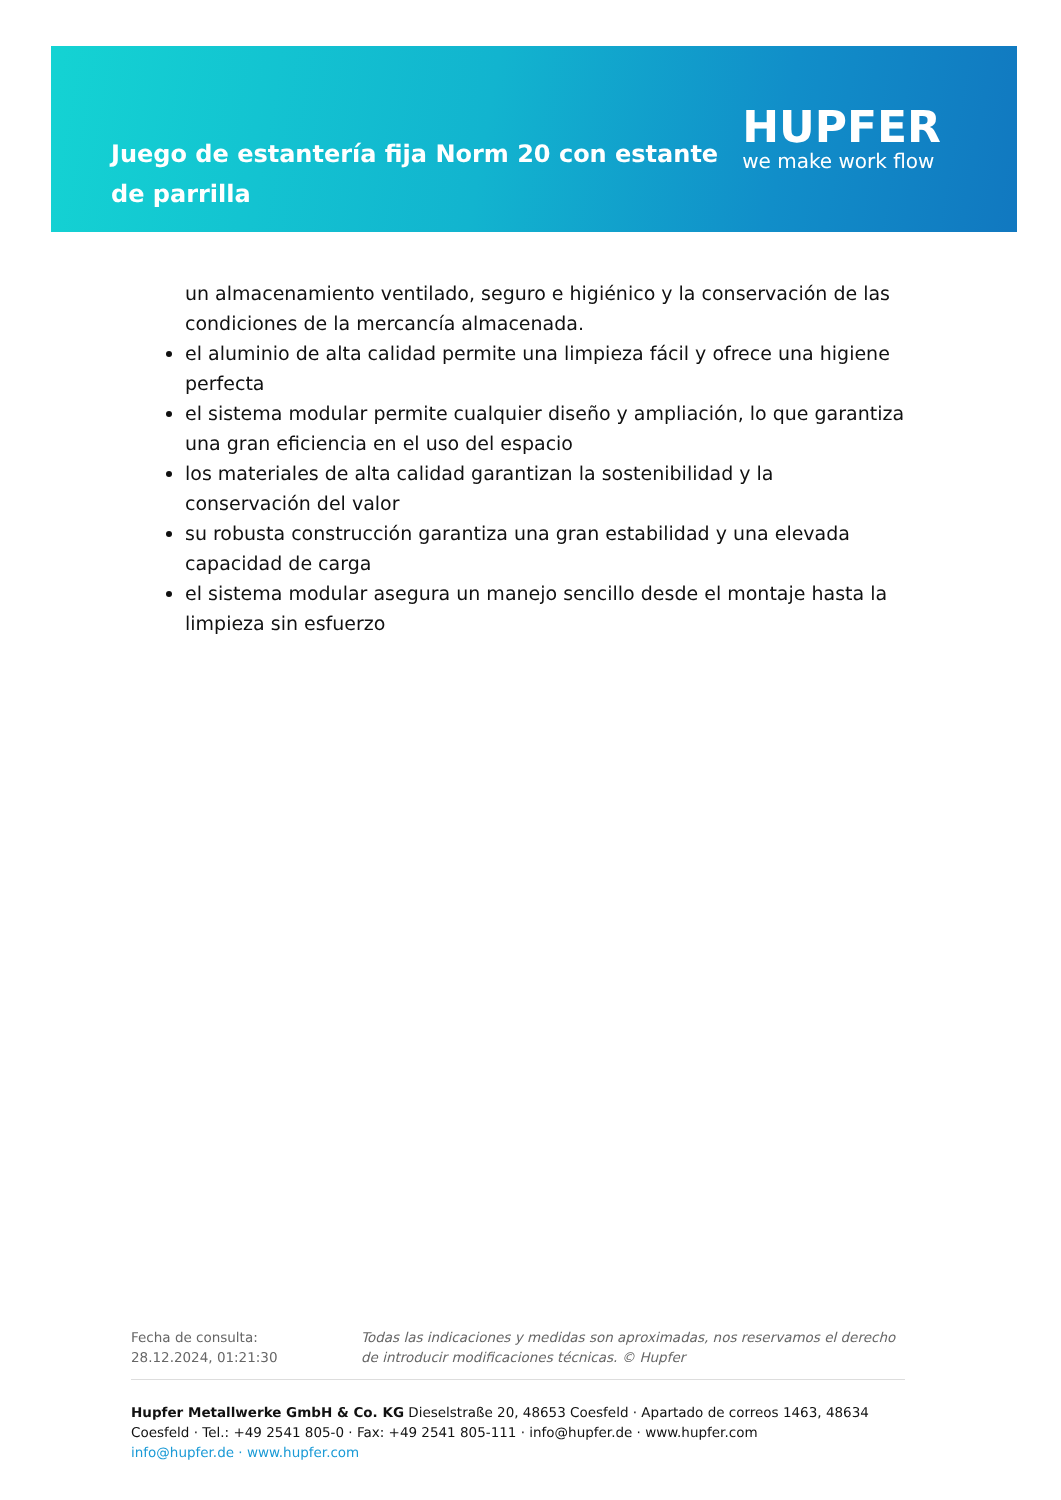Juego de estantería fija Norm 20 con estante de parrilla
HUPFER
we make work flow
un almacenamiento ventilado, seguro e higiénico y la conservación de las condiciones de la mercancía almacenada.
el aluminio de alta calidad permite una limpieza fácil y ofrece una higiene perfecta
el sistema modular permite cualquier diseño y ampliación, lo que garantiza una gran eficiencia en el uso del espacio
los materiales de alta calidad garantizan la sostenibilidad y la conservación del valor
su robusta construcción garantiza una gran estabilidad y una elevada capacidad de carga
el sistema modular asegura un manejo sencillo desde el montaje hasta la limpieza sin esfuerzo
Fecha de consulta: 28.12.2024, 01:21:30
Todas las indicaciones y medidas son aproximadas, nos reservamos el derecho de introducir modificaciones técnicas. © Hupfer
Hupfer Metallwerke GmbH & Co. KG Dieselstraße 20, 48653 Coesfeld · Apartado de correos 1463, 48634 Coesfeld · Tel.: +49 2541 805-0 · Fax: +49 2541 805-111 · info@hupfer.de · www.hupfer.com
info@hupfer.de · www.hupfer.com